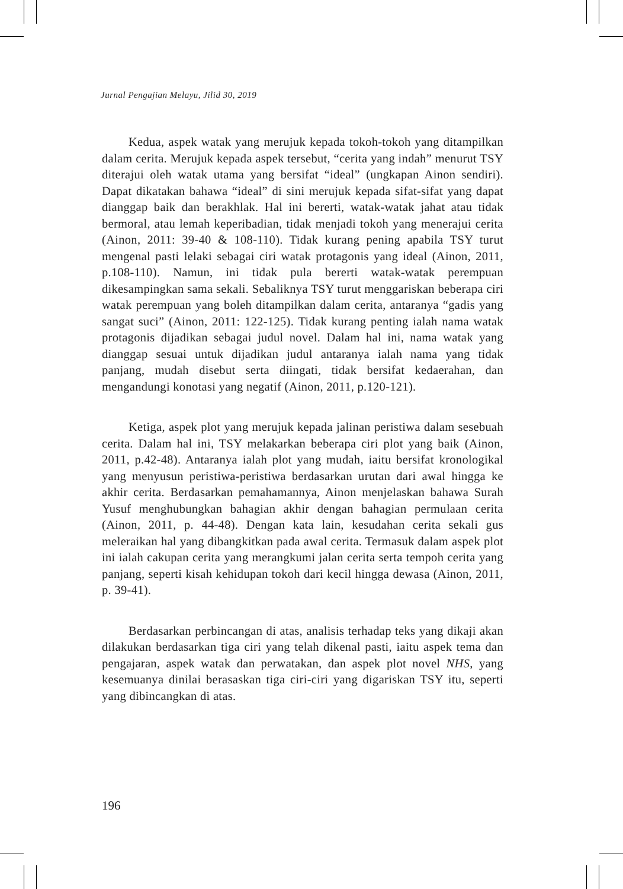Jurnal Pengajian Melayu, Jilid 30, 2019
Kedua, aspek watak yang merujuk kepada tokoh-tokoh yang ditampilkan dalam cerita. Merujuk kepada aspek tersebut, “cerita yang indah” menurut TSY diterajui oleh watak utama yang bersifat “ideal” (ungkapan Ainon sendiri). Dapat dikatakan bahawa “ideal” di sini merujuk kepada sifat-sifat yang dapat dianggap baik dan berakhlak. Hal ini bererti, watak-watak jahat atau tidak bermoral, atau lemah keperibadian, tidak menjadi tokoh yang menerajui cerita (Ainon, 2011: 39-40 & 108-110). Tidak kurang pening apabila TSY turut mengenal pasti lelaki sebagai ciri watak protagonis yang ideal (Ainon, 2011, p.108-110). Namun, ini tidak pula bererti watak-watak perempuan dikesampingkan sama sekali. Sebaliknya TSY turut menggariskan beberapa ciri watak perempuan yang boleh ditampilkan dalam cerita, antaranya “gadis yang sangat suci” (Ainon, 2011: 122-125). Tidak kurang penting ialah nama watak protagonis dijadikan sebagai judul novel. Dalam hal ini, nama watak yang dianggap sesuai untuk dijadikan judul antaranya ialah nama yang tidak panjang, mudah disebut serta diingati, tidak bersifat kedaerahan, dan mengandungi konotasi yang negatif (Ainon, 2011, p.120-121).
Ketiga, aspek plot yang merujuk kepada jalinan peristiwa dalam sesebuah cerita. Dalam hal ini, TSY melakarkan beberapa ciri plot yang baik (Ainon, 2011, p.42-48). Antaranya ialah plot yang mudah, iaitu bersifat kronologikal yang menyusun peristiwa-peristiwa berdasarkan urutan dari awal hingga ke akhir cerita. Berdasarkan pemahamannya, Ainon menjelaskan bahawa Surah Yusuf menghubungkan bahagian akhir dengan bahagian permulaan cerita (Ainon, 2011, p. 44-48). Dengan kata lain, kesudahan cerita sekali gus meleraikan hal yang dibangkitkan pada awal cerita. Termasuk dalam aspek plot ini ialah cakupan cerita yang merangkumi jalan cerita serta tempoh cerita yang panjang, seperti kisah kehidupan tokoh dari kecil hingga dewasa (Ainon, 2011, p. 39-41).
Berdasarkan perbincangan di atas, analisis terhadap teks yang dikaji akan dilakukan berdasarkan tiga ciri yang telah dikenal pasti, iaitu aspek tema dan pengajaran, aspek watak dan perwatakan, dan aspek plot novel NHS, yang kesemuanya dinilai berasaskan tiga ciri-ciri yang digariskan TSY itu, seperti yang dibincangkan di atas.
196